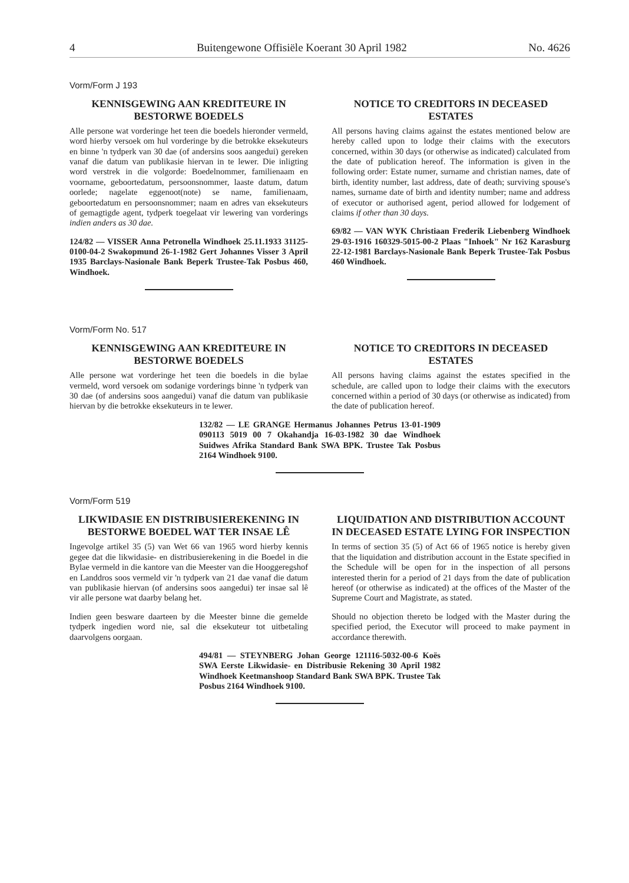4 Buitengewone Offisiële Koerant 30 April 1982 No. 4626
Vorm/Form J 193
KENNISGEWING AAN KREDITEURE IN BESTORWE BOEDELS
Alle persone wat vorderinge het teen die boedels hieronder vermeld, word hierby versoek om hul vorderinge by die betrokke eksekuteurs en binne 'n tydperk van 30 dae (of andersins soos aangedui) gereken vanaf die datum van publikasie hiervan in te lewer. Die inligting word verstrek in die volgorde: Boedelnommer, familienaam en voorname, geboortedatum, persoonsnommer, laaste datum, datum oorlede; nagelate eggenoot(note) se name, familienaam, geboortedatum en persoonsnommer; naam en adres van eksekuteurs of gemagtigde agent, tydperk toegelaat vir lewering van vorderings indien anders as 30 dae.
124/82 — VISSER Anna Petronella Windhoek 25.11.1933 31125-0100-04-2 Swakopmund 26-1-1982 Gert Johannes Visser 3 April 1935 Barclays-Nasionale Bank Beperk Trustee-Tak Posbus 460, Windhoek.
NOTICE TO CREDITORS IN DECEASED ESTATES
All persons having claims against the estates mentioned below are hereby called upon to lodge their claims with the executors concerned, within 30 days (or otherwise as indicated) calculated from the date of publication hereof. The information is given in the following order: Estate numer, surname and christian names, date of birth, identity number, last address, date of death; surviving spouse's names, surname date of birth and identity number; name and address of executor or authorised agent, period allowed for lodgement of claims if other than 30 days.
69/82 — VAN WYK Christiaan Frederik Liebenberg Windhoek 29-03-1916 160329-5015-00-2 Plaas "Inhoek" Nr 162 Karasburg 22-12-1981 Barclays-Nasionale Bank Beperk Trustee-Tak Posbus 460 Windhoek.
Vorm/Form No. 517
KENNISGEWING AAN KREDITEURE IN BESTORWE BOEDELS
Alle persone wat vorderinge het teen die boedels in die bylae vermeld, word versoek om sodanige vorderings binne 'n tydperk van 30 dae (of andersins soos aangedui) vanaf die datum van publikasie hiervan by die betrokke eksekuteurs in te lewer.
NOTICE TO CREDITORS IN DECEASED ESTATES
All persons having claims against the estates specified in the schedule, are called upon to lodge their claims with the executors concerned within a period of 30 days (or otherwise as indicated) from the date of publication hereof.
132/82 — LE GRANGE Hermanus Johannes Petrus 13-01-1909 090113 5019 00 7 Okahandja 16-03-1982 30 dae Windhoek Suidwes Afrika Standard Bank SWA BPK. Trustee Tak Posbus 2164 Windhoek 9100.
Vorm/Form 519
LIKWIDASIE EN DISTRIBUSIEREKENING IN BESTORWE BOEDEL WAT TER INSAE LÊ
Ingevolge artikel 35 (5) van Wet 66 van 1965 word hierby kennis gegee dat die likwidasie- en distribusierekening in die Boedel in die Bylae vermeld in die kantore van die Meester van die Hooggeregshof en Landdros soos vermeld vir 'n tydperk van 21 dae vanaf die datum van publikasie hiervan (of andersins soos aangedui) ter insae sal lê vir alle persone wat daarby belang het.
Indien geen besware daarteen by die Meester binne die gemelde tydperk ingedien word nie, sal die eksekuteur tot uitbetaling daarvolgens oorgaan.
LIQUIDATION AND DISTRIBUTION ACCOUNT IN DECEASED ESTATE LYING FOR INSPECTION
In terms of section 35 (5) of Act 66 of 1965 notice is hereby given that the liquidation and distribution account in the Estate specified in the Schedule will be open for in the inspection of all persons interested therin for a period of 21 days from the date of publication hereof (or otherwise as indicated) at the offices of the Master of the Supreme Court and Magistrate, as stated.
Should no objection thereto be lodged with the Master during the specified period, the Executor will proceed to make payment in accordance therewith.
494/81 — STEYNBERG Johan George 121116-5032-00-6 Koës SWA Eerste Likwidasie- en Distribusie Rekening 30 April 1982 Windhoek Keetmanshoop Standard Bank SWA BPK. Trustee Tak Posbus 2164 Windhoek 9100.